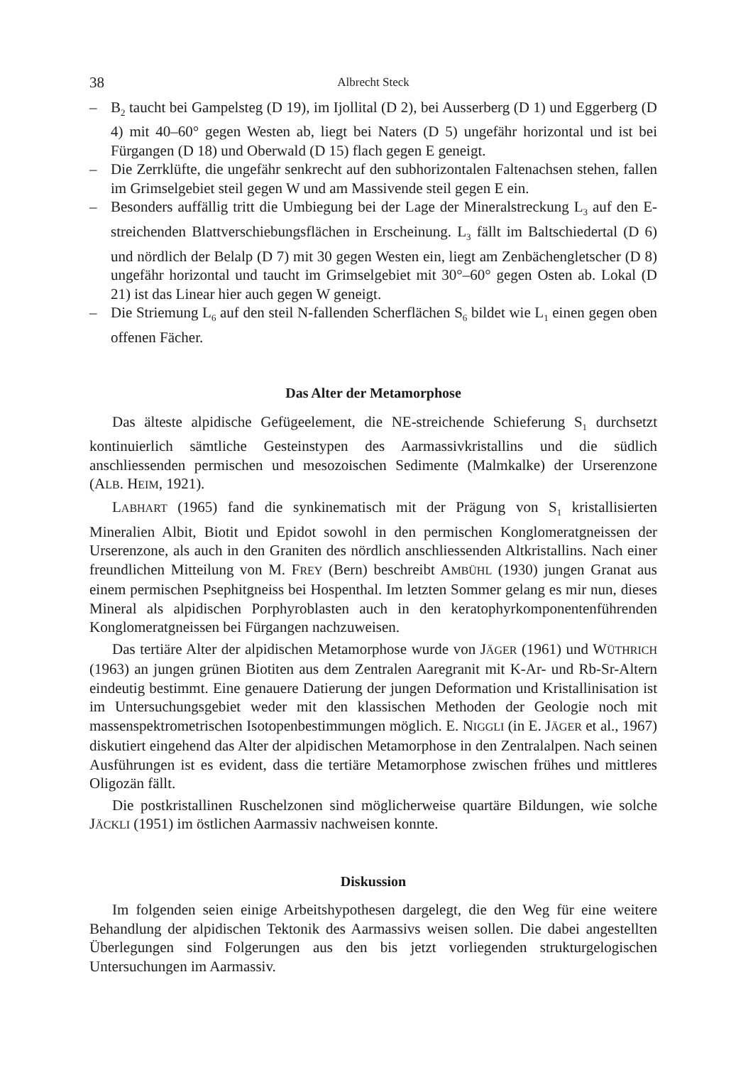38 Albrecht Steck
– B<sub>2</sub> taucht bei Gampelsteg (D 19), im Ijollital (D 2), bei Ausserberg (D 1) und Eggerberg (D 4) mit 40–60° gegen Westen ab, liegt bei Naters (D 5) ungefähr horizontal und ist bei Fürgangen (D 18) und Oberwald (D 15) flach gegen E geneigt.
– Die Zerrklüfte, die ungefähr senkrecht auf den subhorizontalen Faltenachsen stehen, fallen im Grimselgebiet steil gegen W und am Massivende steil gegen E ein.
– Besonders auffällig tritt die Umbiegung bei der Lage der Mineralstreckung L<sub>3</sub> auf den E-streichenden Blattverschiebungsflächen in Erscheinung. L<sub>3</sub> fällt im Baltschiedertal (D 6) und nördlich der Belalp (D 7) mit 30 gegen Westen ein, liegt am Zenbächengletscher (D 8) ungefähr horizontal und taucht im Grimselgebiet mit 30°–60° gegen Osten ab. Lokal (D 21) ist das Linear hier auch gegen W geneigt.
– Die Striemung L<sub>6</sub> auf den steil N-fallenden Scherflächen S<sub>6</sub> bildet wie L<sub>1</sub> einen gegen oben offenen Fächer.
Das Alter der Metamorphose
Das älteste alpidische Gefügeelement, die NE-streichende Schieferung S<sub>1</sub> durchsetzt kontinuierlich sämtliche Gesteinstypen des Aarmassivkristallins und die südlich anschliessenden permischen und mesozoischen Sedimente (Malmkalke) der Urserenzone (ALB. HEIM, 1921).
LABHART (1965) fand die synkinematisch mit der Prägung von S<sub>1</sub> kristallisierten Mineralien Albit, Biotit und Epidot sowohl in den permischen Konglomeratgneissen der Urserenzone, als auch in den Graniten des nördlich anschliessenden Altkristallins. Nach einer freundlichen Mitteilung von M. FREY (Bern) beschreibt AMBÜHL (1930) jungen Granat aus einem permischen Psephitgneiss bei Hospenthal. Im letzten Sommer gelang es mir nun, dieses Mineral als alpidischen Porphyroblasten auch in den keratophyrkomponentenführenden Konglomeratgneissen bei Fürgangen nachzuweisen.
Das tertiäre Alter der alpidischen Metamorphose wurde von JÄGER (1961) und WÜTHRICH (1963) an jungen grünen Biotiten aus dem Zentralen Aaregranit mit K-Ar- und Rb-Sr-Altern eindeutig bestimmt. Eine genauere Datierung der jungen Deformation und Kristallinisation ist im Untersuchungsgebiet weder mit den klassischen Methoden der Geologie noch mit massenspektrometrischen Isotopenbestimmungen möglich. E. NIGGLI (in E. JÄGER et al., 1967) diskutiert eingehend das Alter der alpidischen Metamorphose in den Zentralalpen. Nach seinen Ausführungen ist es evident, dass die tertiäre Metamorphose zwischen frühes und mittleres Oligozän fällt.
Die postkristallinen Ruschelzonen sind möglicherweise quartäre Bildungen, wie solche JÄCKLI (1951) im östlichen Aarmassiv nachweisen konnte.
Diskussion
Im folgenden seien einige Arbeitshypothesen dargelegt, die den Weg für eine weitere Behandlung der alpidischen Tektonik des Aarmassivs weisen sollen. Die dabei angestellten Überlegungen sind Folgerungen aus den bis jetzt vorliegenden strukturgelogischen Untersuchungen im Aarmassiv.